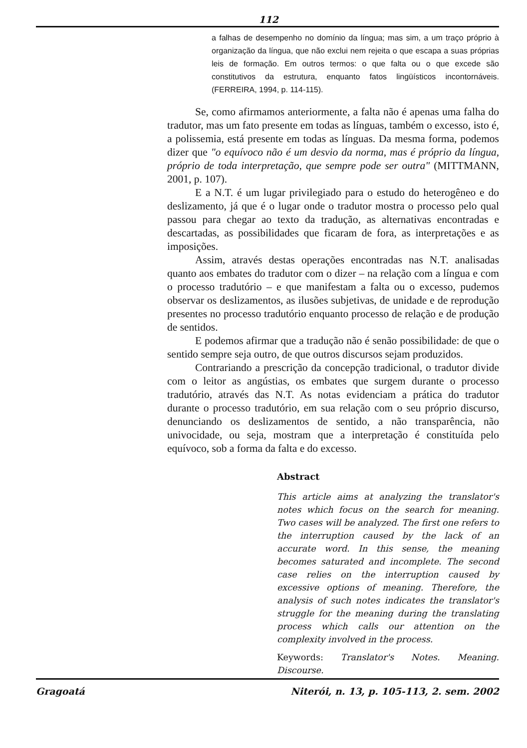112
a falhas de desempenho no domínio da língua; mas sim, a um traço próprio à organização da língua, que não exclui nem rejeita o que escapa a suas próprias leis de formação. Em outros termos: o que falta ou o que excede são constitutivos da estrutura, enquanto fatos lingüísticos incontornáveis. (FERREIRA, 1994, p. 114-115).
Se, como afirmamos anteriormente, a falta não é apenas uma falha do tradutor, mas um fato presente em todas as línguas, também o excesso, isto é, a polissemia, está presente em todas as línguas. Da mesma forma, podemos dizer que "o equívoco não é um desvio da norma, mas é próprio da língua, próprio de toda interpretação, que sempre pode ser outra" (MITTMANN, 2001, p. 107).
E a N.T. é um lugar privilegiado para o estudo do heterogêneo e do deslizamento, já que é o lugar onde o tradutor mostra o processo pelo qual passou para chegar ao texto da tradução, as alternativas encontradas e descartadas, as possibilidades que ficaram de fora, as interpretações e as imposições.
Assim, através destas operações encontradas nas N.T. analisadas quanto aos embates do tradutor com o dizer – na relação com a língua e com o processo tradutório – e que manifestam a falta ou o excesso, pudemos observar os deslizamentos, as ilusões subjetivas, de unidade e de reprodução presentes no processo tradutório enquanto processo de relação e de produção de sentidos.
E podemos afirmar que a tradução não é senão possibilidade: de que o sentido sempre seja outro, de que outros discursos sejam produzidos.
Contrariando a prescrição da concepção tradicional, o tradutor divide com o leitor as angústias, os embates que surgem durante o processo tradutório, através das N.T. As notas evidenciam a prática do tradutor durante o processo tradutório, em sua relação com o seu próprio discurso, denunciando os deslizamentos de sentido, a não transparência, não univocidade, ou seja, mostram que a interpretação é constituída pelo equívoco, sob a forma da falta e do excesso.
Abstract
This article aims at analyzing the translator's notes which focus on the search for meaning. Two cases will be analyzed. The first one refers to the interruption caused by the lack of an accurate word. In this sense, the meaning becomes saturated and incomplete. The second case relies on the interruption caused by excessive options of meaning. Therefore, the analysis of such notes indicates the translator's struggle for the meaning during the translating process which calls our attention on the complexity involved in the process.
Keywords: Translator's Notes. Meaning. Discourse.
Gragoatá Niterói, n. 13, p. 105-113, 2. sem. 2002